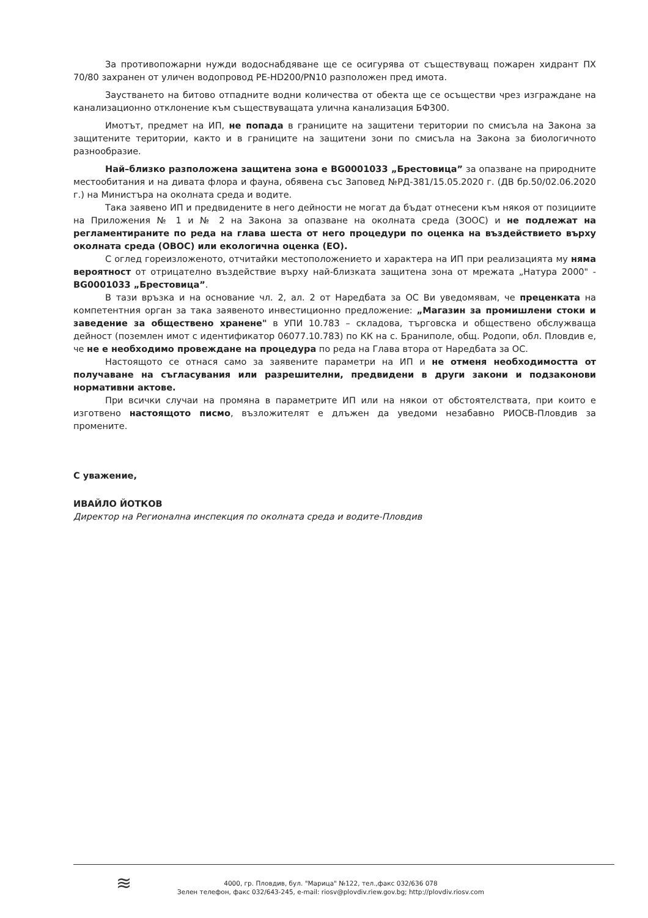За противопожарни нужди водоснабдяване ще се осигурява от съществуващ пожарен хидрант ПХ 70/80 захранен от уличен водопровод PE-HD200/PN10 разположен пред имота.
Заустването на битово отпадните водни количества от обекта ще се осъществи чрез изграждане на канализационно отклонение към съществуващата улична канализация БФ300.
Имотът, предмет на ИП, не попада в границите на защитени територии по смисъла на Закона за защитените територии, както и в границите на защитени зони по смисъла на Закона за биологичното разнообразие.
Най–близко разположена защитена зона е BG0001033 „Брестовица” за опазване на природните местообитания и на дивата флора и фауна, обявена със Заповед №РД-381/15.05.2020 г. (ДВ бр.50/02.06.2020 г.) на Министъра на околната среда и водите.
Така заявено ИП и предвидените в него дейности не могат да бъдат отнесени към някоя от позициите на Приложения № 1 и № 2 на Закона за опазване на околната среда (ЗООС) и не подлежат на регламентираните по реда на глава шеста от него процедури по оценка на въздействието върху околната среда (ОВОС) или екологична оценка (ЕО).
С оглед гореизложеното, отчитайки местоположението и характера на ИП при реализацията му няма вероятност от отрицателно въздействие върху най-близката защитена зона от мрежата „Натура 2000" - BG0001033 „Брестовица”.
В тази връзка и на основание чл. 2, ал. 2 от Наредбата за ОС Ви уведомявам, че преценката на компетентния орган за така заявеното инвестиционно предложение: „Магазин за промишлени стоки и заведение за обществено хранене" в УПИ 10.783 – складова, търговска и обществено обслужваща дейност (поземлен имот с идентификатор 06077.10.783) по КК на с. Браниполе, общ. Родопи, обл. Пловдив е, че не е необходимо провеждане на процедура по реда на Глава втора от Наредбата за ОС.
Настоящото се отнася само за заявените параметри на ИП и не отменя необходимостта от получаване на съгласувания или разрешителни, предвидени в други закони и подзаконови нормативни актове.
При всички случаи на промяна в параметрите ИП или на някои от обстоятелствата, при които е изготвено настоящото писмо, възложителят е длъжен да уведоми незабавно РИОСВ-Пловдив за промените.
С уважение,
ИВАЙЛО ЙОТКОВ
Директор на Регионална инспекция по околната среда и водите-Пловдив
≋
4000, гр. Пловдив, бул. "Марица" №122, тел.,факс 032/636 078
Зелен телефон, факс 032/643-245, e-mail: riosv@plovdiv.riew.gov.bg; http://plovdiv.riosv.com